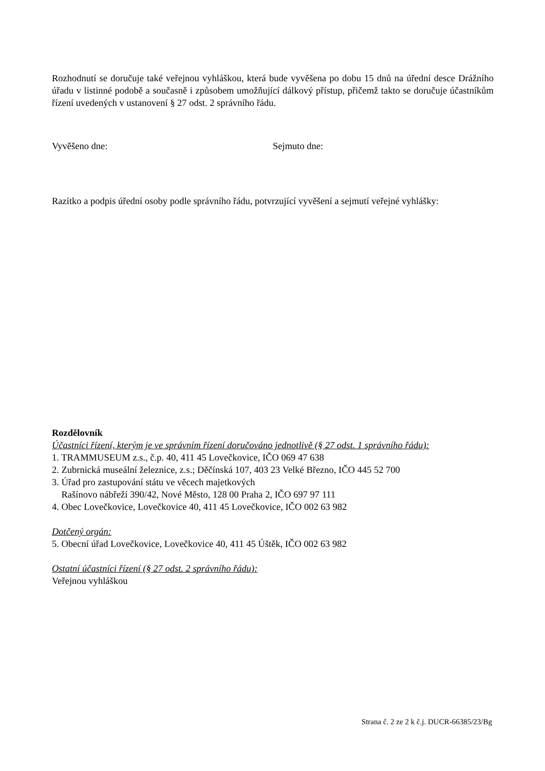Rozhodnutí se doručuje také veřejnou vyhláškou, která bude vyvěšena po dobu 15 dnů na úřední desce Drážního úřadu v listinné podobě a současně i způsobem umožňující dálkový přístup, přičemž takto se doručuje účastníkům řízení uvedených v ustanovení § 27 odst. 2 správního řádu.
Vyvěšeno dne: Sejmuto dne:
Razítko a podpis úřední osoby podle správního řádu, potvrzující vyvěšení a sejmutí veřejné vyhlášky:
Rozdělovník
Účastníci řízení, kterým je ve správním řízení doručováno jednotlivě (§ 27 odst. 1 správního řádu):
1. TRAMMUSEUM z.s., č.p. 40, 411 45 Lovečkovice, IČO 069 47 638
2. Zubrnická museální železnice, z.s.; Děčínská 107, 403 23 Velké Březno, IČO 445 52 700
3. Úřad pro zastupování státu ve věcech majetkových
Rašínovo nábřeží 390/42, Nové Město, 128 00 Praha 2, IČO 697 97 111
4. Obec Lovečkovice, Lovečkovice 40, 411 45 Lovečkovice, IČO 002 63 982
Dotčený orgán:
5. Obecní úřad Lovečkovice, Lovečkovice 40, 411 45 Úštěk, IČO 002 63 982
Ostatní účastníci řízení (§ 27 odst. 2 správního řádu):
Veřejnou vyhláškou
Strana č. 2 ze 2 k č.j. DUCR-66385/23/Bg